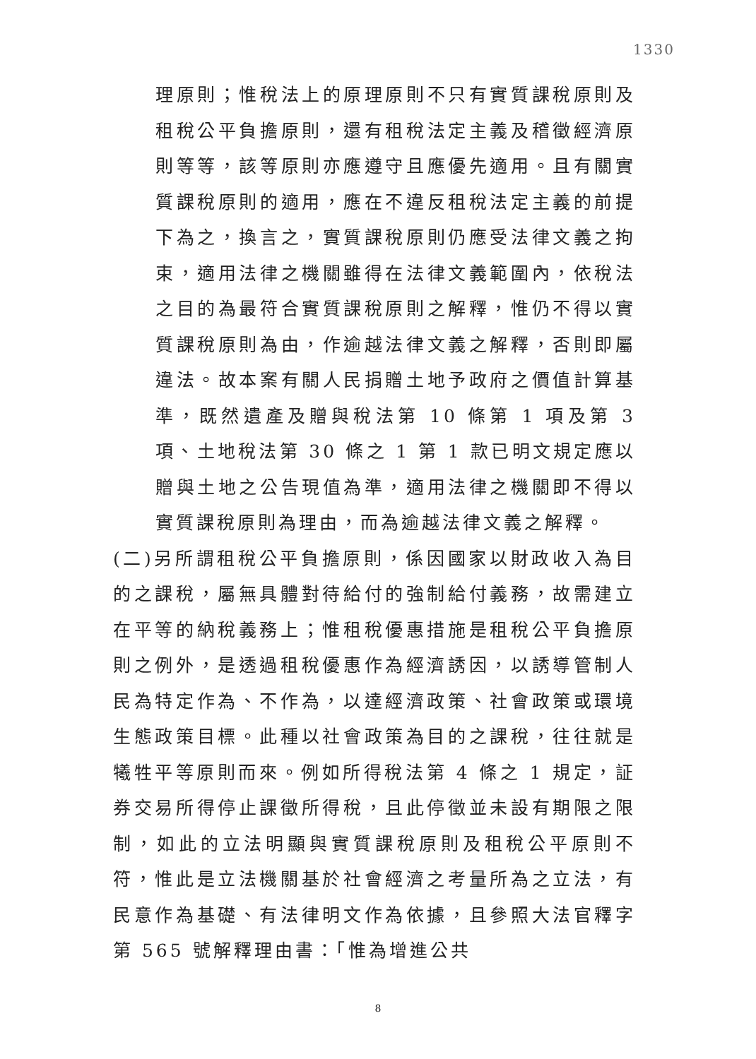1330
理原則；惟稅法上的原理原則不只有實質課稅原則及租稅公平負擔原則，還有租稅法定主義及稽徵經濟原則等等，該等原則亦應遵守且應優先適用。且有關實質課稅原則的適用，應在不違反租稅法定主義的前提下為之，換言之，實質課稅原則仍應受法律文義之拘束，適用法律之機關雖得在法律文義範圍內，依稅法之目的為最符合實質課稅原則之解釋，惟仍不得以實質課稅原則為由，作逾越法律文義之解釋，否則即屬違法。故本案有關人民捐贈土地予政府之價值計算基準，既然遺產及贈與稅法第 10 條第 1 項及第 3 項、土地稅法第 30 條之 1 第 1 款已明文規定應以贈與土地之公告現值為準，適用法律之機關即不得以實質課稅原則為理由，而為逾越法律文義之解釋。
(二)另所謂租稅公平負擔原則，係因國家以財政收入為目的之課稅，屬無具體對待給付的強制給付義務，故需建立在平等的納稅義務上；惟租稅優惠措施是租稅公平負擔原則之例外，是透過租稅優惠作為經濟誘因，以誘導管制人民為特定作為、不作為，以達經濟政策、社會政策或環境生態政策目標。此種以社會政策為目的之課稅，往往就是犧牲平等原則而來。例如所得稅法第 4 條之 1 規定，証券交易所得停止課徵所得稅，且此停徵並未設有期限之限制，如此的立法明顯與實質課稅原則及租稅公平原則不符，惟此是立法機關基於社會經濟之考量所為之立法，有民意作為基礎、有法律明文作為依據，且參照大法官釋字第 565 號解釋理由書：「惟為增進公共
8